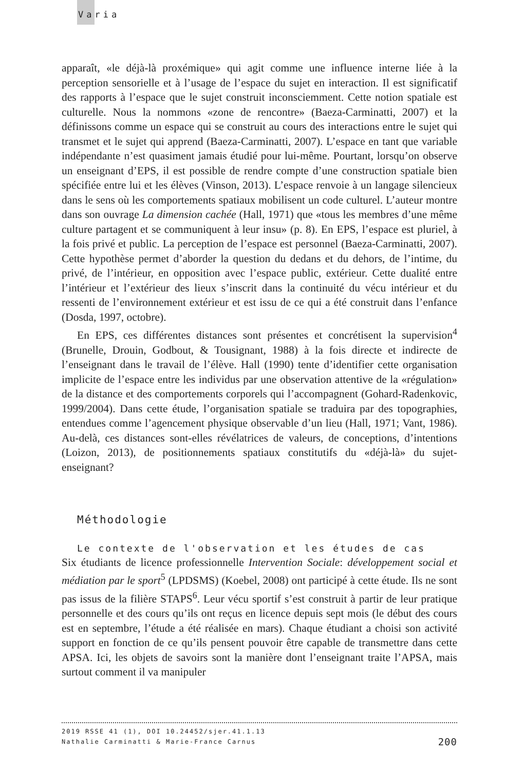Varia
apparaît, «le déjà-là proxémique» qui agit comme une influence interne liée à la perception sensorielle et à l’usage de l’espace du sujet en interaction. Il est significatif des rapports à l’espace que le sujet construit inconsciemment. Cette notion spatiale est culturelle. Nous la nommons «zone de rencontre» (Baeza-Carminatti, 2007) et la définissons comme un espace qui se construit au cours des interactions entre le sujet qui transmet et le sujet qui apprend (Baeza-Carminatti, 2007). L’espace en tant que variable indépendante n’est quasiment jamais étudié pour lui-même. Pourtant, lorsqu’on observe un enseignant d’EPS, il est possible de rendre compte d’une construction spatiale bien spécifiée entre lui et les élèves (Vinson, 2013). L’espace renvoie à un langage silencieux dans le sens où les comportements spatiaux mobilisent un code culturel. L’auteur montre dans son ouvrage La dimension cachée (Hall, 1971) que «tous les membres d’une même culture partagent et se communiquent à leur insu» (p. 8). En EPS, l’espace est pluriel, à la fois privé et public. La perception de l’espace est personnel (Baeza-Carminatti, 2007). Cette hypothèse permet d’aborder la question du dedans et du dehors, de l’intime, du privé, de l’intérieur, en opposition avec l’espace public, extérieur. Cette dualité entre l’intérieur et l’extérieur des lieux s’inscrit dans la continuité du vécu intérieur et du ressenti de l’environnement extérieur et est issu de ce qui a été construit dans l’enfance (Dosda, 1997, octobre).
En EPS, ces différentes distances sont présentes et concrétisent la supervision<sup>4</sup> (Brunelle, Drouin, Godbout, & Tousignant, 1988) à la fois directe et indirecte de l’enseignant dans le travail de l’élève. Hall (1990) tente d’identifier cette organisation implicite de l’espace entre les individus par une observation attentive de la «régulation» de la distance et des comportements corporels qui l’accompagnent (Gohard-Radenkovic, 1999/2004). Dans cette étude, l’organisation spatiale se traduira par des topographies, entendues comme l’agencement physique observable d’un lieu (Hall, 1971; Vant, 1986). Au-delà, ces distances sont-elles révélatrices de valeurs, de conceptions, d’intentions (Loizon, 2013), de positionnements spatiaux constitutifs du «déjà-là» du sujet-enseignant?
Méthodologie
Le contexte de l'observation et les études de cas
Six étudiants de licence professionnelle Intervention Sociale: développement social et médiation par le sport<sup>5</sup> (LPDSMS) (Koebel, 2008) ont participé à cette étude. Ils ne sont pas issus de la filière STAPS<sup>6</sup>. Leur vécu sportif s’est construit à partir de leur pratique personnelle et des cours qu’ils ont reçus en licence depuis sept mois (le début des cours est en septembre, l’étude a été réalisée en mars). Chaque étudiant a choisi son activité support en fonction de ce qu’ils pensent pouvoir être capable de transmettre dans cette APSA. Ici, les objets de savoirs sont la manière dont l’enseignant traite l’APSA, mais surtout comment il va manipuler
2019 RSSE 41 (1), DOI 10.24452/sjer.41.1.13
200 Nathalie Carminatti & Marie-France Carnus